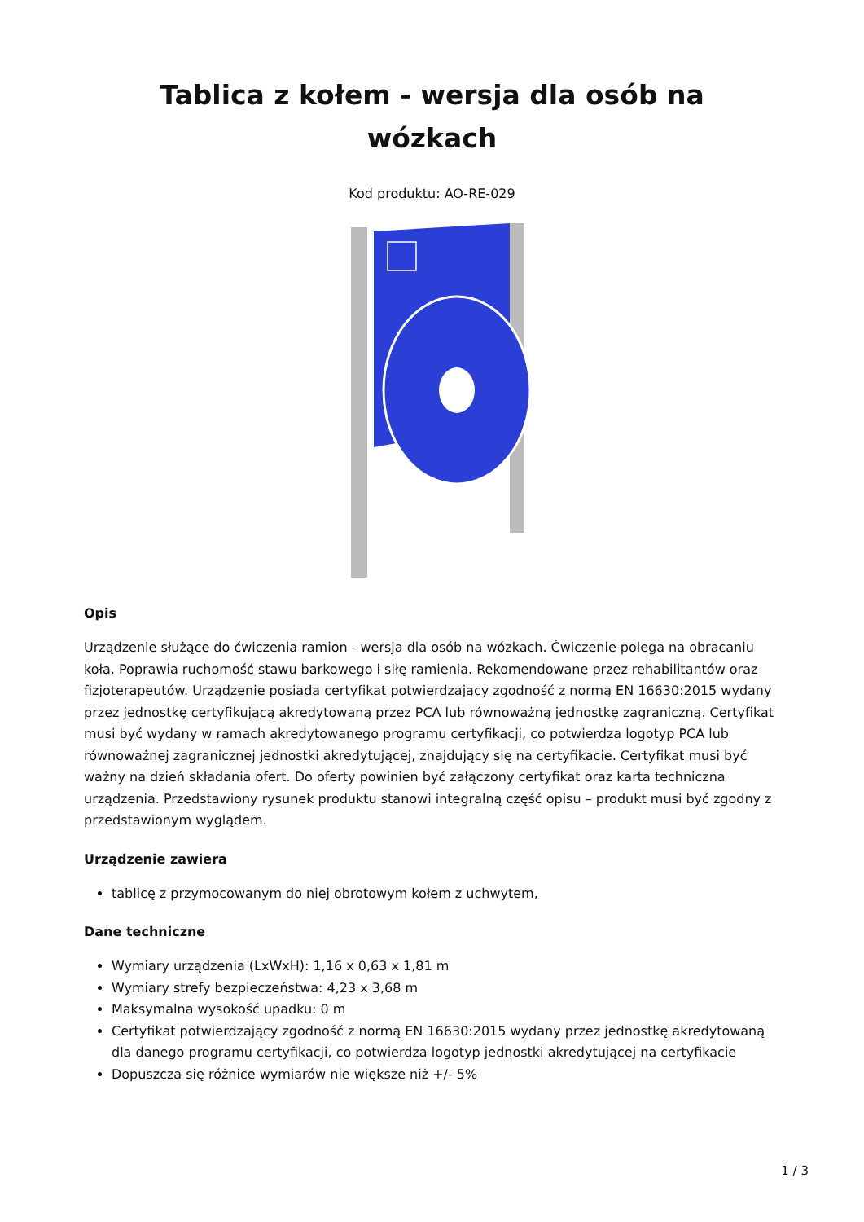Tablica z kołem - wersja dla osób na wózkach
Kod produktu: AO-RE-029
Opis
Urządzenie służące do ćwiczenia ramion - wersja dla osób na wózkach. Ćwiczenie polega na obracaniu koła. Poprawia ruchomość stawu barkowego i siłę ramienia. Rekomendowane przez rehabilitantów oraz fizjoterapeutów. Urządzenie posiada certyfikat potwierdzający zgodność z normą EN 16630:2015 wydany przez jednostkę certyfikującą akredytowaną przez PCA lub równoważną jednostkę zagraniczną. Certyfikat musi być wydany w ramach akredytowanego programu certyfikacji, co potwierdza logotyp PCA lub równoważnej zagranicznej jednostki akredytującej, znajdujący się na certyfikacie. Certyfikat musi być ważny na dzień składania ofert. Do oferty powinien być załączony certyfikat oraz karta techniczna urządzenia. Przedstawiony rysunek produktu stanowi integralną część opisu – produkt musi być zgodny z przedstawionym wyglądem.
Urządzenie zawiera
tablicę z przymocowanym do niej obrotowym kołem z uchwytem,
Dane techniczne
Wymiary urządzenia (LxWxH): 1,16 x 0,63 x 1,81 m
Wymiary strefy bezpieczeństwa: 4,23 x 3,68 m
Maksymalna wysokość upadku: 0 m
Certyfikat potwierdzający zgodność z normą EN 16630:2015 wydany przez jednostkę akredytowaną dla danego programu certyfikacji, co potwierdza logotyp jednostki akredytującej na certyfikacie
Dopuszcza się różnice wymiarów nie większe niż +/- 5%
1 / 3